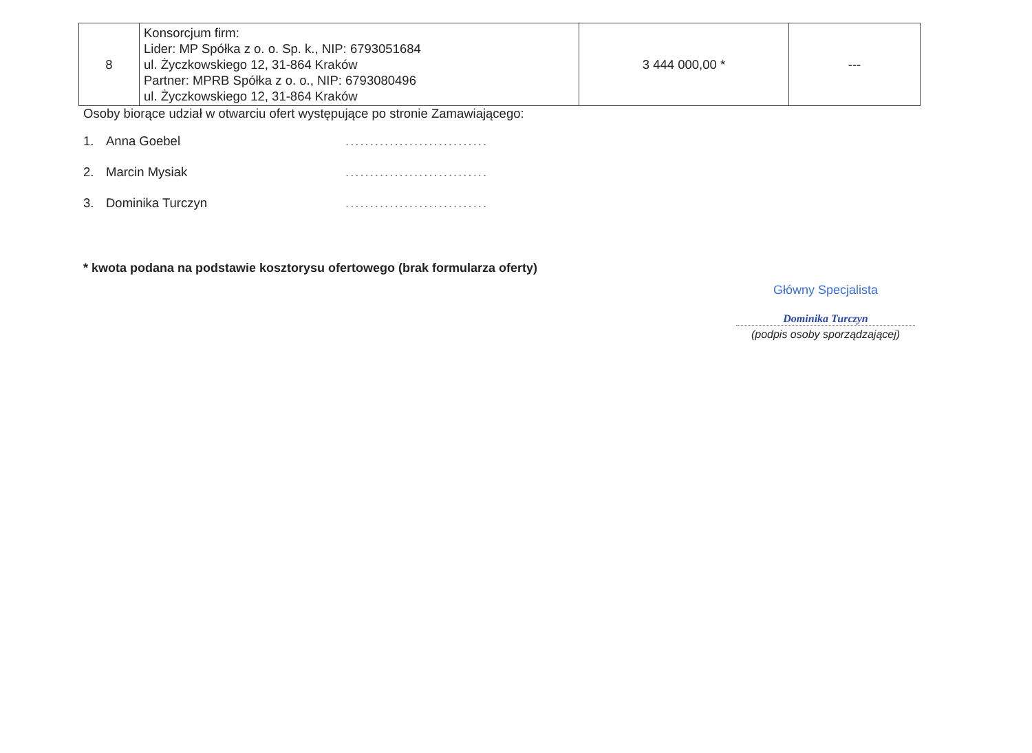| 8 | Konsorcjum firm: Lider: MP Spółka z o. o. Sp. k., NIP: 6793051684 ul. Życzkowskiego 12, 31-864 Kraków Partner: MPRB Spółka z o. o., NIP: 6793080496 ul. Życzkowskiego 12, 31-864 Kraków | 3 444 000,00 * | --- |
Osoby biorące udział w otwarciu ofert występujące po stronie Zamawiającego:
1. Anna Goebel.............................
2. Marcin Mysiak.............................
3. Dominika Turczyn.............................
* kwota podana na podstawie kosztorysu ofertowego (brak formularza oferty)
Główny Specjalista
Dominika Turczyn
(podpis osoby sporządzającej)